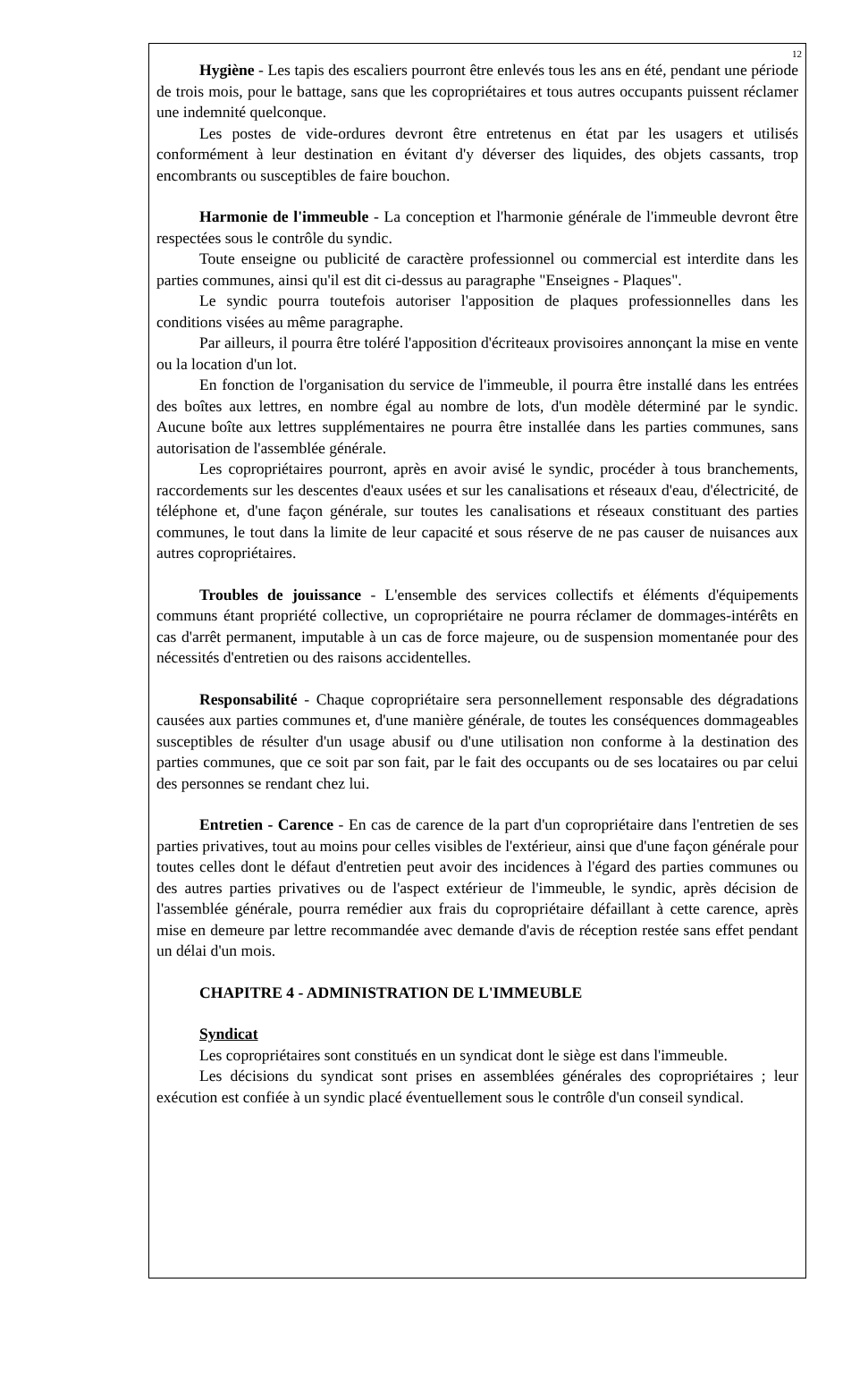12
Hygiène - Les tapis des escaliers pourront être enlevés tous les ans en été, pendant une période de trois mois, pour le battage, sans que les copropriétaires et tous autres occupants puissent réclamer une indemnité quelconque.
Les postes de vide-ordures devront être entretenus en état par les usagers et utilisés conformément à leur destination en évitant d'y déverser des liquides, des objets cassants, trop encombrants ou susceptibles de faire bouchon.
Harmonie de l'immeuble - La conception et l'harmonie générale de l'immeuble devront être respectées sous le contrôle du syndic.
Toute enseigne ou publicité de caractère professionnel ou commercial est interdite dans les parties communes, ainsi qu'il est dit ci-dessus au paragraphe "Enseignes - Plaques".
Le syndic pourra toutefois autoriser l'apposition de plaques professionnelles dans les conditions visées au même paragraphe.
Par ailleurs, il pourra être toléré l'apposition d'écriteaux provisoires annonçant la mise en vente ou la location d'un lot.
En fonction de l'organisation du service de l'immeuble, il pourra être installé dans les entrées des boîtes aux lettres, en nombre égal au nombre de lots, d'un modèle déterminé par le syndic. Aucune boîte aux lettres supplémentaires ne pourra être installée dans les parties communes, sans autorisation de l'assemblée générale.
Les copropriétaires pourront, après en avoir avisé le syndic, procéder à tous branchements, raccordements sur les descentes d'eaux usées et sur les canalisations et réseaux d'eau, d'électricité, de téléphone et, d'une façon générale, sur toutes les canalisations et réseaux constituant des parties communes, le tout dans la limite de leur capacité et sous réserve de ne pas causer de nuisances aux autres copropriétaires.
Troubles de jouissance - L'ensemble des services collectifs et éléments d'équipements communs étant propriété collective, un copropriétaire ne pourra réclamer de dommages-intérêts en cas d'arrêt permanent, imputable à un cas de force majeure, ou de suspension momentanée pour des nécessités d'entretien ou des raisons accidentelles.
Responsabilité - Chaque copropriétaire sera personnellement responsable des dégradations causées aux parties communes et, d'une manière générale, de toutes les conséquences dommageables susceptibles de résulter d'un usage abusif ou d'une utilisation non conforme à la destination des parties communes, que ce soit par son fait, par le fait des occupants ou de ses locataires ou par celui des personnes se rendant chez lui.
Entretien - Carence - En cas de carence de la part d'un copropriétaire dans l'entretien de ses parties privatives, tout au moins pour celles visibles de l'extérieur, ainsi que d'une façon générale pour toutes celles dont le défaut d'entretien peut avoir des incidences à l'égard des parties communes ou des autres parties privatives ou de l'aspect extérieur de l'immeuble, le syndic, après décision de l'assemblée générale, pourra remédier aux frais du copropriétaire défaillant à cette carence, après mise en demeure par lettre recommandée avec demande d'avis de réception restée sans effet pendant un délai d'un mois.
CHAPITRE 4 - ADMINISTRATION DE L'IMMEUBLE
Syndicat
Les copropriétaires sont constitués en un syndicat dont le siège est dans l'immeuble.
Les décisions du syndicat sont prises en assemblées générales des copropriétaires ; leur exécution est confiée à un syndic placé éventuellement sous le contrôle d'un conseil syndical.